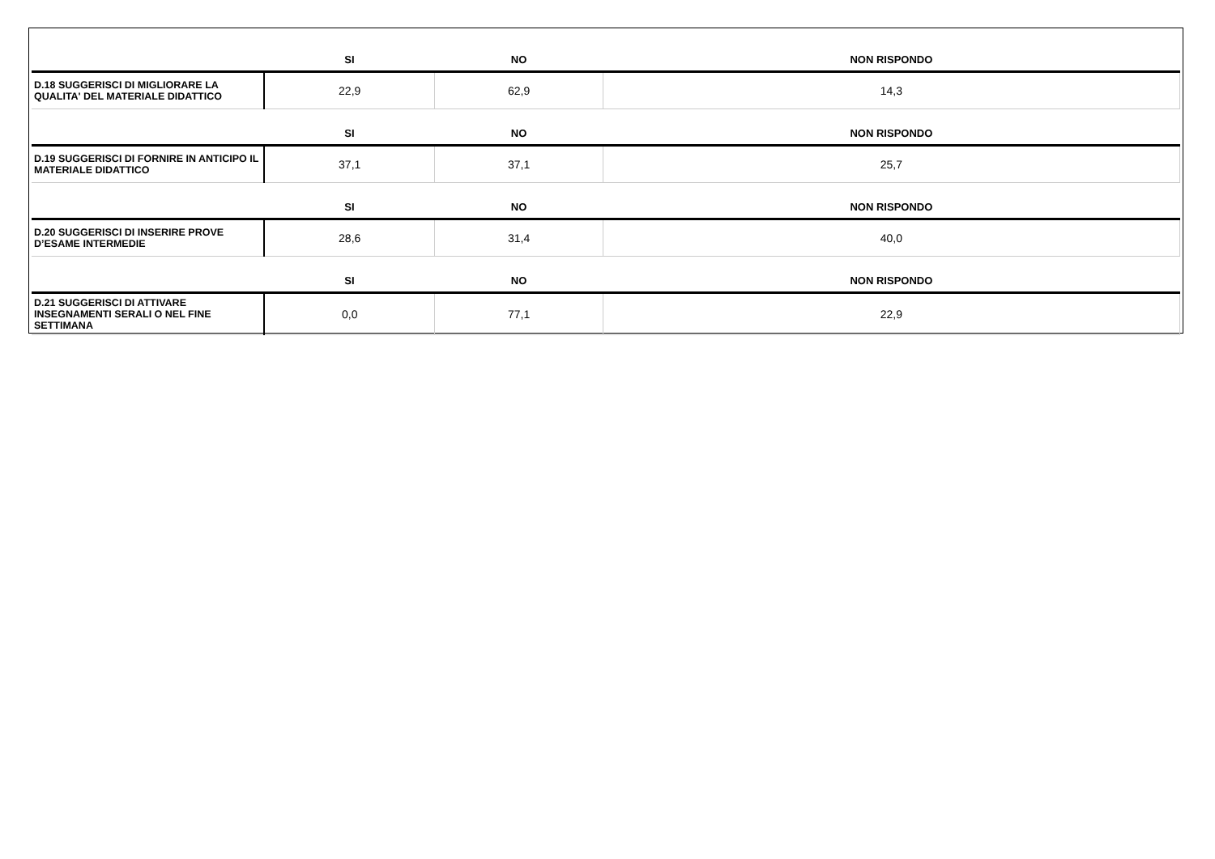| | SI | NO | NON RISPONDO |
| --- | --- | --- | --- |
| D.18 SUGGERISCI DI MIGLIORARE LA QUALITA' DEL MATERIALE DIDATTICO | 22,9 | 62,9 | 14,3 |
| | SI | NO | NON RISPONDO |
| D.19 SUGGERISCI DI FORNIRE IN ANTICIPO IL MATERIALE DIDATTICO | 37,1 | 37,1 | 25,7 |
| | SI | NO | NON RISPONDO |
| D.20 SUGGERISCI DI INSERIRE PROVE D’ESAME INTERMEDIE | 28,6 | 31,4 | 40,0 |
| | SI | NO | NON RISPONDO |
| D.21 SUGGERISCI DI ATTIVARE INSEGNAMENTI SERALI O NEL FINE SETTIMANA | 0,0 | 77,1 | 22,9 |